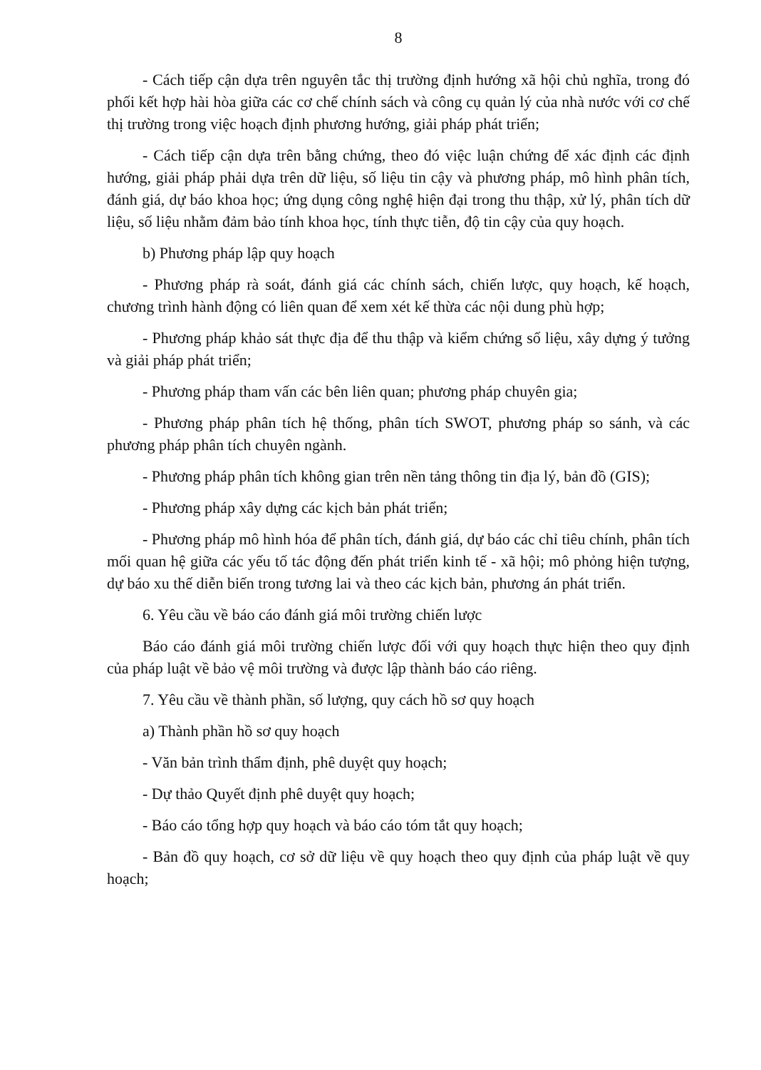8
- Cách tiếp cận dựa trên nguyên tắc thị trường định hướng xã hội chủ nghĩa, trong đó phối kết hợp hài hòa giữa các cơ chế chính sách và công cụ quản lý của nhà nước với cơ chế thị trường trong việc hoạch định phương hướng, giải pháp phát triển;
- Cách tiếp cận dựa trên bằng chứng, theo đó việc luận chứng để xác định các định hướng, giải pháp phải dựa trên dữ liệu, số liệu tin cậy và phương pháp, mô hình phân tích, đánh giá, dự báo khoa học; ứng dụng công nghệ hiện đại trong thu thập, xử lý, phân tích dữ liệu, số liệu nhằm đảm bảo tính khoa học, tính thực tiễn, độ tin cậy của quy hoạch.
b) Phương pháp lập quy hoạch
- Phương pháp rà soát, đánh giá các chính sách, chiến lược, quy hoạch, kế hoạch, chương trình hành động có liên quan để xem xét kế thừa các nội dung phù hợp;
- Phương pháp khảo sát thực địa để thu thập và kiểm chứng số liệu, xây dựng ý tưởng và giải pháp phát triển;
- Phương pháp tham vấn các bên liên quan; phương pháp chuyên gia;
- Phương pháp phân tích hệ thống, phân tích SWOT, phương pháp so sánh, và các phương pháp phân tích chuyên ngành.
- Phương pháp phân tích không gian trên nền tảng thông tin địa lý, bản đồ (GIS);
- Phương pháp xây dựng các kịch bản phát triển;
- Phương pháp mô hình hóa để phân tích, đánh giá, dự báo các chỉ tiêu chính, phân tích mối quan hệ giữa các yếu tố tác động đến phát triển kinh tế - xã hội; mô phỏng hiện tượng, dự báo xu thế diễn biến trong tương lai và theo các kịch bản, phương án phát triển.
6. Yêu cầu về báo cáo đánh giá môi trường chiến lược
Báo cáo đánh giá môi trường chiến lược đối với quy hoạch thực hiện theo quy định của pháp luật về bảo vệ môi trường và được lập thành báo cáo riêng.
7. Yêu cầu về thành phần, số lượng, quy cách hồ sơ quy hoạch
a) Thành phần hồ sơ quy hoạch
- Văn bản trình thẩm định, phê duyệt quy hoạch;
- Dự thảo Quyết định phê duyệt quy hoạch;
- Báo cáo tổng hợp quy hoạch và báo cáo tóm tắt quy hoạch;
- Bản đồ quy hoạch, cơ sở dữ liệu về quy hoạch theo quy định của pháp luật về quy hoạch;